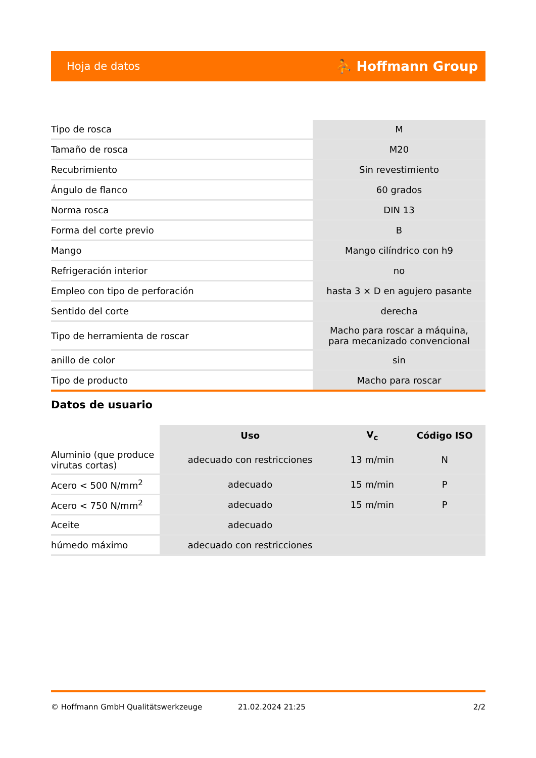Hoja de datos ⛹ Hoffmann Group
| Tipo de rosca | M |
| Tamaño de rosca | M20 |
| Recubrimiento | Sin revestimiento |
| Ángulo de flanco | 60 grados |
| Norma rosca | DIN 13 |
| Forma del corte previo | B |
| Mango | Mango cilíndrico con h9 |
| Refrigeración interior | no |
| Empleo con tipo de perforación | hasta 3 × D en agujero pasante |
| Sentido del corte | derecha |
| Tipo de herramienta de roscar | Macho para roscar a máquina, para mecanizado convencional |
| anillo de color | sin |
| Tipo de producto | Macho para roscar |
Datos de usuario
| | Uso | V<sub>c</sub> | Código ISO |
| --- | --- | --- | --- |
| Aluminio (que produce virutas cortas) | adecuado con restricciones | 13 m/min | N |
| Acero < 500 N/mm<sup>2</sup> | adecuado | 15 m/min | P |
| Acero < 750 N/mm<sup>2</sup> | adecuado | 15 m/min | P |
| Aceite | adecuado | | |
| húmedo máximo | adecuado con restricciones | | |
© Hoffmann GmbH Qualitätswerkzeuge 21.02.2024 21:25 2/2